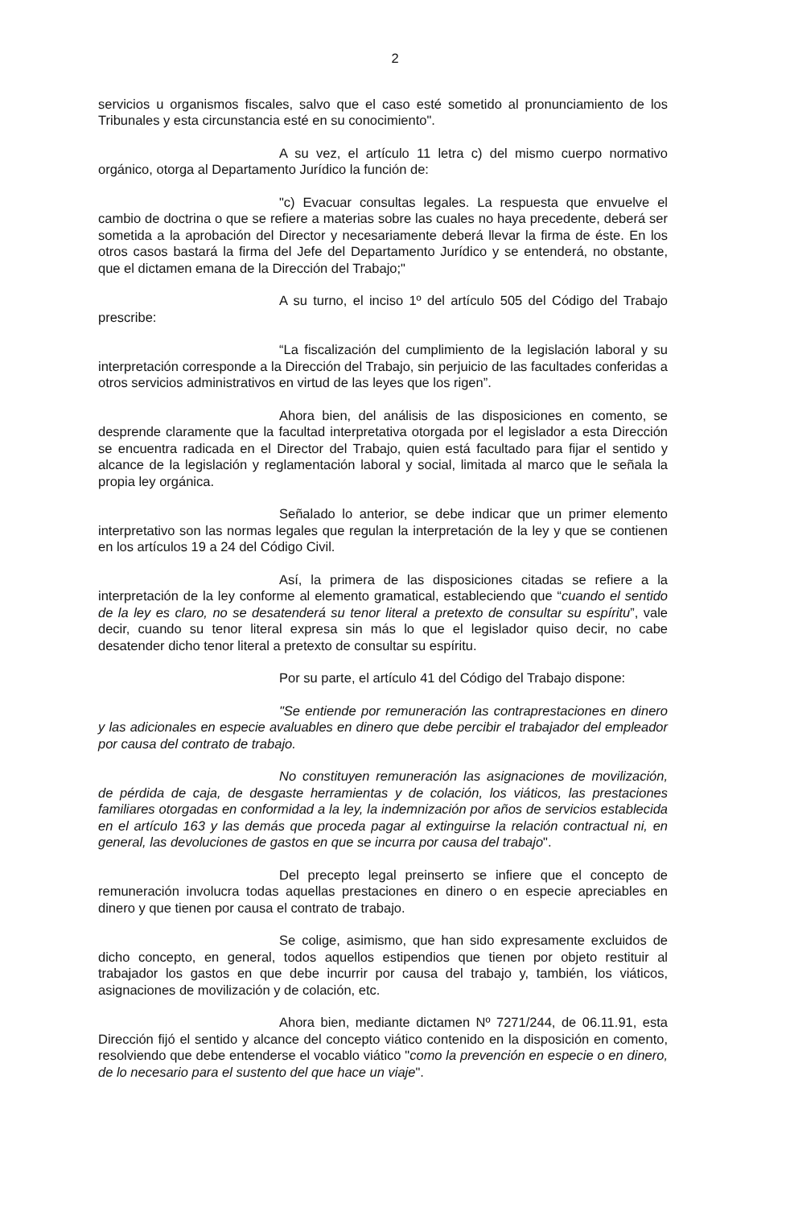2
servicios u organismos fiscales, salvo que el caso esté sometido al pronunciamiento de los Tribunales y esta circunstancia esté en su conocimiento".
A su vez, el artículo 11 letra c) del mismo cuerpo normativo orgánico, otorga al Departamento Jurídico la función de:
"c) Evacuar consultas legales. La respuesta que envuelve el cambio de doctrina o que se refiere a materias sobre las cuales no haya precedente, deberá ser sometida a la aprobación del Director y necesariamente deberá llevar la firma de éste. En los otros casos bastará la firma del Jefe del Departamento Jurídico y se entenderá, no obstante, que el dictamen emana de la Dirección del Trabajo;"
A su turno, el inciso 1º del artículo 505 del Código del Trabajo prescribe:
“La fiscalización del cumplimiento de la legislación laboral y su interpretación corresponde a la Dirección del Trabajo, sin perjuicio de las facultades conferidas a otros servicios administrativos en virtud de las leyes que los rigen”.
Ahora bien, del análisis de las disposiciones en comento, se desprende claramente que la facultad interpretativa otorgada por el legislador a esta Dirección se encuentra radicada en el Director del Trabajo, quien está facultado para fijar el sentido y alcance de la legislación y reglamentación laboral y social, limitada al marco que le señala la propia ley orgánica.
Señalado lo anterior, se debe indicar que un primer elemento interpretativo son las normas legales que regulan la interpretación de la ley y que se contienen en los artículos 19 a 24 del Código Civil.
Así, la primera de las disposiciones citadas se refiere a la interpretación de la ley conforme al elemento gramatical, estableciendo que “cuando el sentido de la ley es claro, no se desatenderá su tenor literal a pretexto de consultar su espíritu”, vale decir, cuando su tenor literal expresa sin más lo que el legislador quiso decir, no cabe desatender dicho tenor literal a pretexto de consultar su espíritu.
Por su parte, el artículo 41 del Código del Trabajo dispone:
"Se entiende por remuneración las contraprestaciones en dinero y las adicionales en especie avaluables en dinero que debe percibir el trabajador del empleador por causa del contrato de trabajo.
No constituyen remuneración las asignaciones de movilización, de pérdida de caja, de desgaste herramientas y de colación, los viáticos, las prestaciones familiares otorgadas en conformidad a la ley, la indemnización por años de servicios establecida en el artículo 163 y las demás que proceda pagar al extinguirse la relación contractual ni, en general, las devoluciones de gastos en que se incurra por causa del trabajo".
Del precepto legal preinserto se infiere que el concepto de remuneración involucra todas aquellas prestaciones en dinero o en especie apreciables en dinero y que tienen por causa el contrato de trabajo.
Se colige, asimismo, que han sido expresamente excluidos de dicho concepto, en general, todos aquellos estipendios que tienen por objeto restituir al trabajador los gastos en que debe incurrir por causa del trabajo y, también, los viáticos, asignaciones de movilización y de colación, etc.
Ahora bien, mediante dictamen Nº 7271/244, de 06.11.91, esta Dirección fijó el sentido y alcance del concepto viático contenido en la disposición en comento, resolviendo que debe entenderse el vocablo viático "como la prevención en especie o en dinero, de lo necesario para el sustento del que hace un viaje".